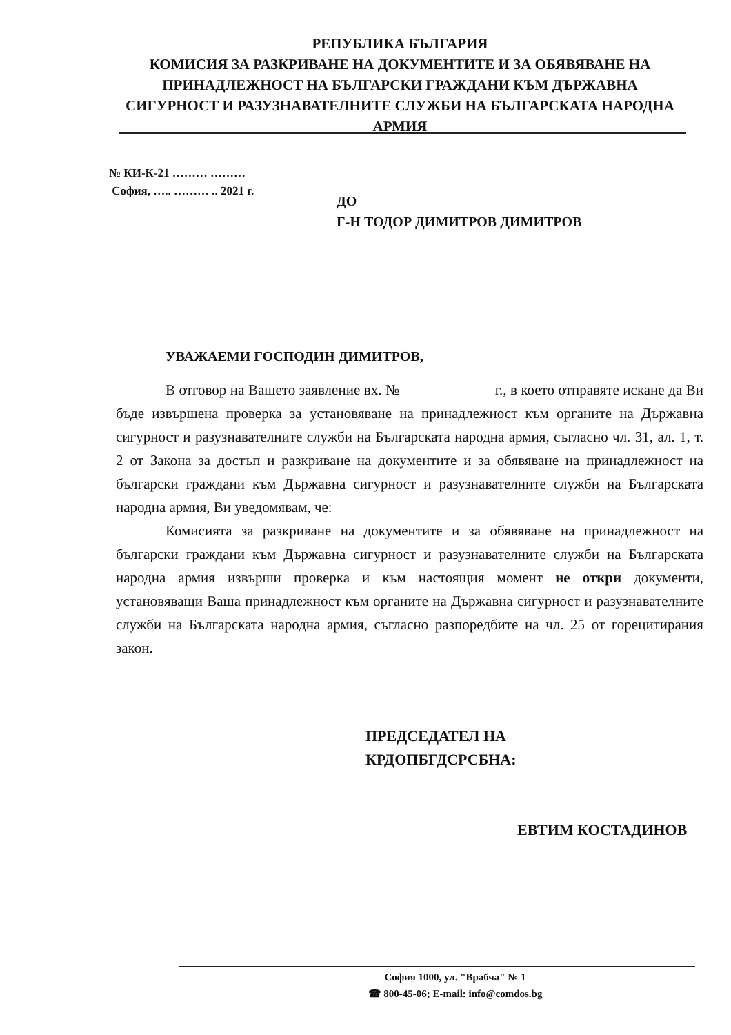РЕПУБЛИКА БЪЛГАРИЯ
КОМИСИЯ ЗА РАЗКРИВАНЕ НА ДОКУМЕНТИТЕ И ЗА ОБЯВЯВАНЕ НА ПРИНАДЛЕЖНОСТ НА БЪЛГАРСКИ ГРАЖДАНИ КЪМ ДЪРЖАВНА СИГУРНОСТ И РАЗУЗНАВАТЕЛНИТЕ СЛУЖБИ НА БЪЛГАРСКАТА НАРОДНА АРМИЯ
№ КИ-К-21 ……… ………
София, ….. ……… .. 2021 г.
ДО
Г-Н ТОДОР ДИМИТРОВ ДИМИТРОВ
УВАЖАЕМИ ГОСПОДИН ДИМИТРОВ,
В отговор на Вашето заявление вх. № г., в което отправяте искане да Ви бъде извършена проверка за установяване на принадлежност към органите на Държавна сигурност и разузнавателните служби на Българската народна армия, съгласно чл. 31, ал. 1, т. 2 от Закона за достъп и разкриване на документите и за обявяване на принадлежност на български граждани към Държавна сигурност и разузнавателните служби на Българската народна армия, Ви уведомявам, че:
Комисията за разкриване на документите и за обявяване на принадлежност на български граждани към Държавна сигурност и разузнавателните служби на Българската народна армия извърши проверка и към настоящия момент не откри документи, установяващи Ваша принадлежност към органите на Държавна сигурност и разузнавателните служби на Българската народна армия, съгласно разпоредбите на чл. 25 от горецитирания закон.
ПРЕДСЕДАТЕЛ НА
КРДОПБГДСРСБНА:
ЕВТИМ КОСТАДИНОВ
София 1000, ул. "Врабча" № 1
☎ 800-45-06; E-mail: info@comdos.bg